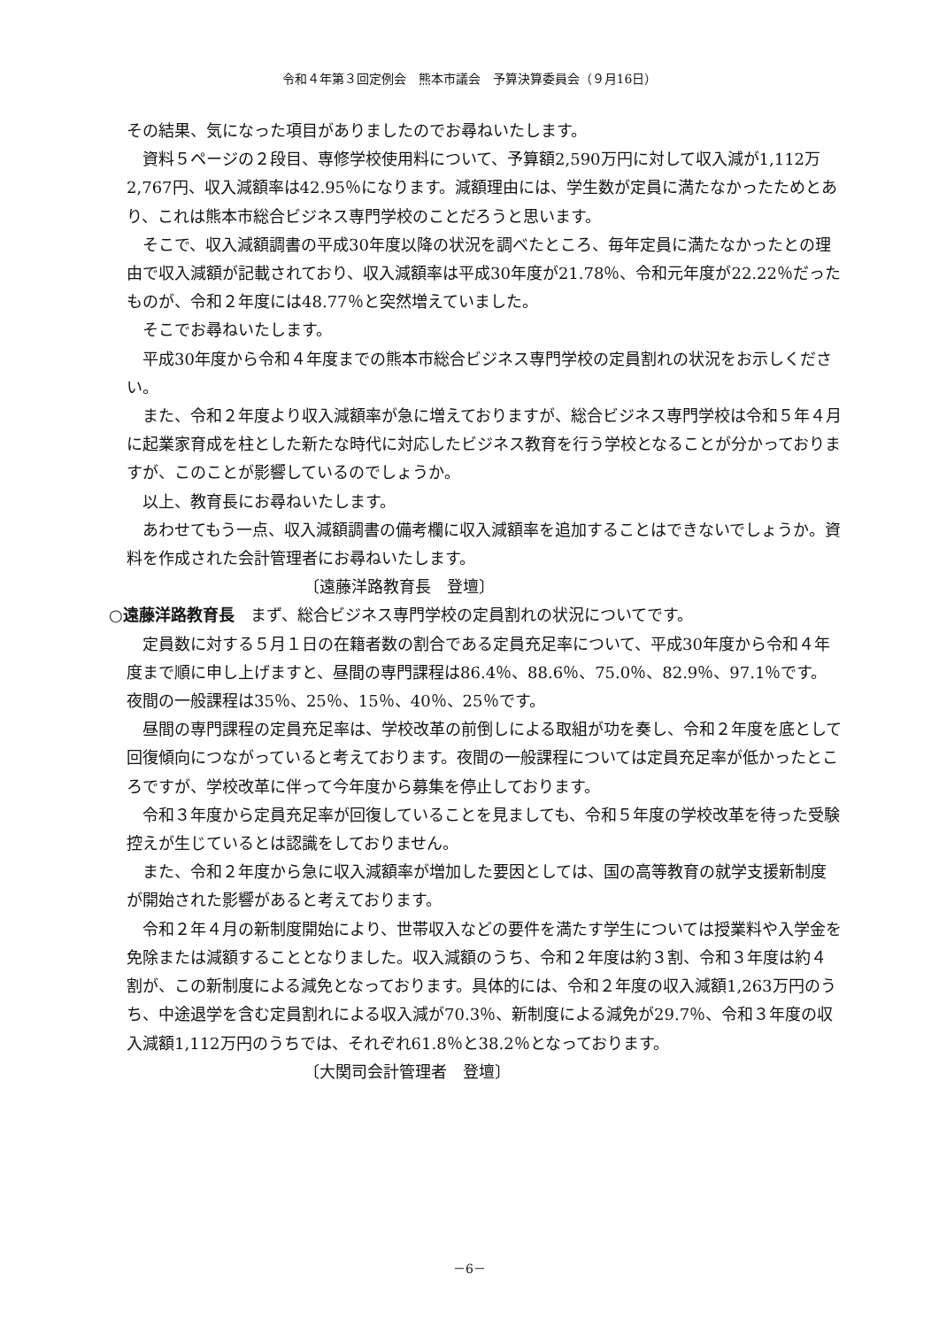令和４年第３回定例会　熊本市議会　予算決算委員会（９月16日）
その結果、気になった項目がありましたのでお尋ねいたします。
資料５ページの２段目、専修学校使用料について、予算額2,590万円に対して収入減が1,112万2,767円、収入減額率は42.95％になります。減額理由には、学生数が定員に満たなかったためとあり、これは熊本市総合ビジネス専門学校のことだろうと思います。
そこで、収入減額調書の平成30年度以降の状況を調べたところ、毎年定員に満たなかったとの理由で収入減額が記載されており、収入減額率は平成30年度が21.78％、令和元年度が22.22％だったものが、令和２年度には48.77％と突然増えていました。
そこでお尋ねいたします。
平成30年度から令和４年度までの熊本市総合ビジネス専門学校の定員割れの状況をお示しください。
また、令和２年度より収入減額率が急に増えておりますが、総合ビジネス専門学校は令和５年４月に起業家育成を柱とした新たな時代に対応したビジネス教育を行う学校となることが分かっておりますが、このことが影響しているのでしょうか。
以上、教育長にお尋ねいたします。
あわせてもう一点、収入減額調書の備考欄に収入減額率を追加することはできないでしょうか。資料を作成された会計管理者にお尋ねいたします。
〔遠藤洋路教育長　登壇〕
○遠藤洋路教育長　まず、総合ビジネス専門学校の定員割れの状況についてです。
定員数に対する５月１日の在籍者数の割合である定員充足率について、平成30年度から令和４年度まで順に申し上げますと、昼間の専門課程は86.4％、88.6％、75.0％、82.9％、97.1％です。夜間の一般課程は35％、25％、15％、40％、25％です。
昼間の専門課程の定員充足率は、学校改革の前倒しによる取組が功を奏し、令和２年度を底として回復傾向につながっていると考えております。夜間の一般課程については定員充足率が低かったところですが、学校改革に伴って今年度から募集を停止しております。
令和３年度から定員充足率が回復していることを見ましても、令和５年度の学校改革を待った受験控えが生じているとは認識をしておりません。
また、令和２年度から急に収入減額率が増加した要因としては、国の高等教育の就学支援新制度が開始された影響があると考えております。
令和２年４月の新制度開始により、世帯収入などの要件を満たす学生については授業料や入学金を免除または減額することとなりました。収入減額のうち、令和２年度は約３割、令和３年度は約４割が、この新制度による減免となっております。具体的には、令和２年度の収入減額1,263万円のうち、中途退学を含む定員割れによる収入減が70.3％、新制度による減免が29.7％、令和３年度の収入減額1,112万円のうちでは、それぞれ61.8％と38.2％となっております。
〔大関司会計管理者　登壇〕
－6－